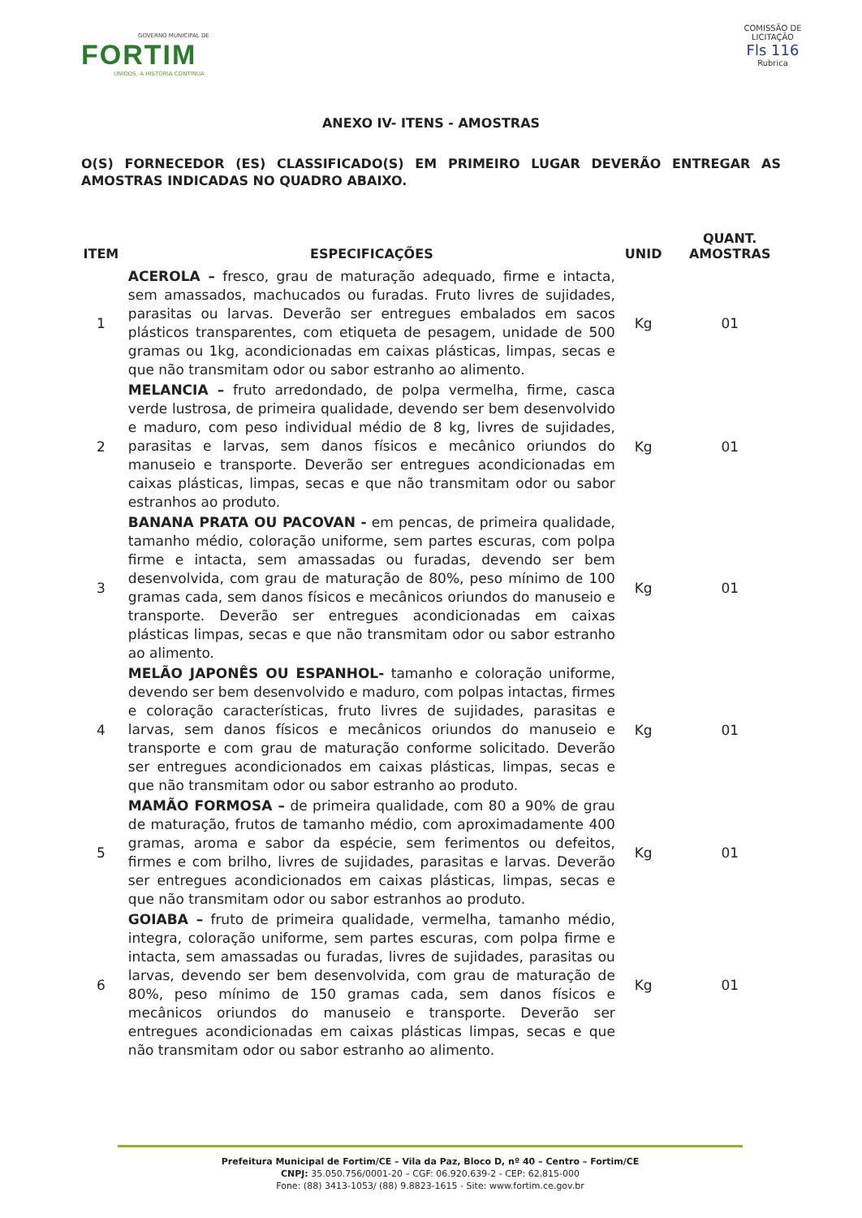GOVERNO MUNICIPAL DE
FORTIM
UNIDOS, A HISTÓRIA CONTINUA
COMISSÃO DE LICITAÇÃO
Fls 116
Rubrica
ANEXO IV- ITENS - AMOSTRAS
O(S) FORNECEDOR (ES) CLASSIFICADO(S) EM PRIMEIRO LUGAR DEVERÃO ENTREGAR AS AMOSTRAS INDICADAS NO QUADRO ABAIXO.
| ITEM | ESPECIFICAÇÕES | UNID | QUANT. AMOSTRAS |
| --- | --- | --- | --- |
| 1 | ACEROLA – fresco, grau de maturação adequado, firme e intacta, sem amassados, machucados ou furadas. Fruto livres de sujidades, parasitas ou larvas. Deverão ser entregues embalados em sacos plásticos transparentes, com etiqueta de pesagem, unidade de 500 gramas ou 1kg, acondicionadas em caixas plásticas, limpas, secas e que não transmitam odor ou sabor estranho ao alimento. | Kg | 01 |
| 2 | MELANCIA – fruto arredondado, de polpa vermelha, firme, casca verde lustrosa, de primeira qualidade, devendo ser bem desenvolvido e maduro, com peso individual médio de 8 kg, livres de sujidades, parasitas e larvas, sem danos físicos e mecânico oriundos do manuseio e transporte. Deverão ser entregues acondicionadas em caixas plásticas, limpas, secas e que não transmitam odor ou sabor estranhos ao produto. | Kg | 01 |
| 3 | BANANA PRATA OU PACOVAN - em pencas, de primeira qualidade, tamanho médio, coloração uniforme, sem partes escuras, com polpa firme e intacta, sem amassadas ou furadas, devendo ser bem desenvolvida, com grau de maturação de 80%, peso mínimo de 100 gramas cada, sem danos físicos e mecânicos oriundos do manuseio e transporte. Deverão ser entregues acondicionadas em caixas plásticas limpas, secas e que não transmitam odor ou sabor estranho ao alimento. | Kg | 01 |
| 4 | MELÃO JAPONÊS OU ESPANHOL- tamanho e coloração uniforme, devendo ser bem desenvolvido e maduro, com polpas intactas, firmes e coloração características, fruto livres de sujidades, parasitas e larvas, sem danos físicos e mecânicos oriundos do manuseio e transporte e com grau de maturação conforme solicitado. Deverão ser entregues acondicionados em caixas plásticas, limpas, secas e que não transmitam odor ou sabor estranho ao produto. | Kg | 01 |
| 5 | MAMÃO FORMOSA – de primeira qualidade, com 80 a 90% de grau de maturação, frutos de tamanho médio, com aproximadamente 400 gramas, aroma e sabor da espécie, sem ferimentos ou defeitos, firmes e com brilho, livres de sujidades, parasitas e larvas. Deverão ser entregues acondicionados em caixas plásticas, limpas, secas e que não transmitam odor ou sabor estranhos ao produto. | Kg | 01 |
| 6 | GOIABA – fruto de primeira qualidade, vermelha, tamanho médio, integra, coloração uniforme, sem partes escuras, com polpa firme e intacta, sem amassadas ou furadas, livres de sujidades, parasitas ou larvas, devendo ser bem desenvolvida, com grau de maturação de 80%, peso mínimo de 150 gramas cada, sem danos físicos e mecânicos oriundos do manuseio e transporte. Deverão ser entregues acondicionadas em caixas plásticas limpas, secas e que não transmitam odor ou sabor estranho ao alimento. | Kg | 01 |
Prefeitura Municipal de Fortim/CE – Vila da Paz, Bloco D, nº 40 – Centro – Fortim/CE
CNPJ: 35.050.756/0001-20 – CGF: 06.920.639-2 - CEP: 62.815-000
Fone: (88) 3413-1053/ (88) 9.8823-1615 - Site: www.fortim.ce.gov.br